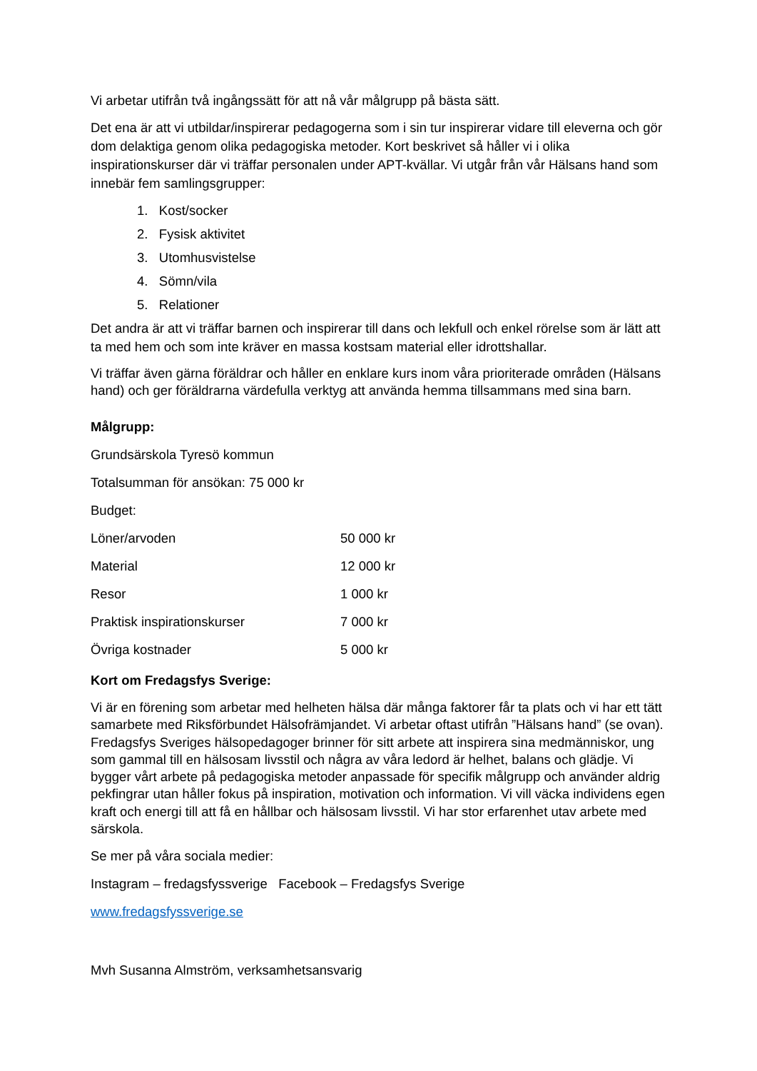Vi arbetar utifrån två ingångssätt för att nå vår målgrupp på bästa sätt.
Det ena är att vi utbildar/inspirerar pedagogerna som i sin tur inspirerar vidare till eleverna och gör dom delaktiga genom olika pedagogiska metoder. Kort beskrivet så håller vi i olika inspirationskurser där vi träffar personalen under APT-kvällar. Vi utgår från vår Hälsans hand som innebär fem samlingsgrupper:
1. Kost/socker
2. Fysisk aktivitet
3. Utomhusvistelse
4. Sömn/vila
5. Relationer
Det andra är att vi träffar barnen och inspirerar till dans och lekfull och enkel rörelse som är lätt att ta med hem och som inte kräver en massa kostsam material eller idrottshallar.
Vi träffar även gärna föräldrar och håller en enklare kurs inom våra prioriterade områden (Hälsans hand) och ger föräldrarna värdefulla verktyg att använda hemma tillsammans med sina barn.
Målgrupp:
Grundsärskola Tyresö kommun
Totalsumman för ansökan: 75 000 kr
Budget:
| Löner/arvoden | 50 000 kr |
| Material | 12 000 kr |
| Resor | 1 000 kr |
| Praktisk inspirationskurser | 7 000 kr |
| Övriga kostnader | 5 000 kr |
Kort om Fredagsfys Sverige:
Vi är en förening som arbetar med helheten hälsa där många faktorer får ta plats och vi har ett tätt samarbete med Riksförbundet Hälsofrämjandet. Vi arbetar oftast utifrån ”Hälsans hand” (se ovan). Fredagsfys Sveriges hälsopedagoger brinner för sitt arbete att inspirera sina medmänniskor, ung som gammal till en hälsosam livsstil och några av våra ledord är helhet, balans och glädje. Vi bygger vårt arbete på pedagogiska metoder anpassade för specifik målgrupp och använder aldrig pekfingrar utan håller fokus på inspiration, motivation och information. Vi vill väcka individens egen kraft och energi till att få en hållbar och hälsosam livsstil. Vi har stor erfarenhet utav arbete med särskola.
Se mer på våra sociala medier:
Instagram – fredagsfyssverige Facebook – Fredagsfys Sverige
www.fredagsfyssverige.se
Mvh Susanna Almström, verksamhetsansvarig